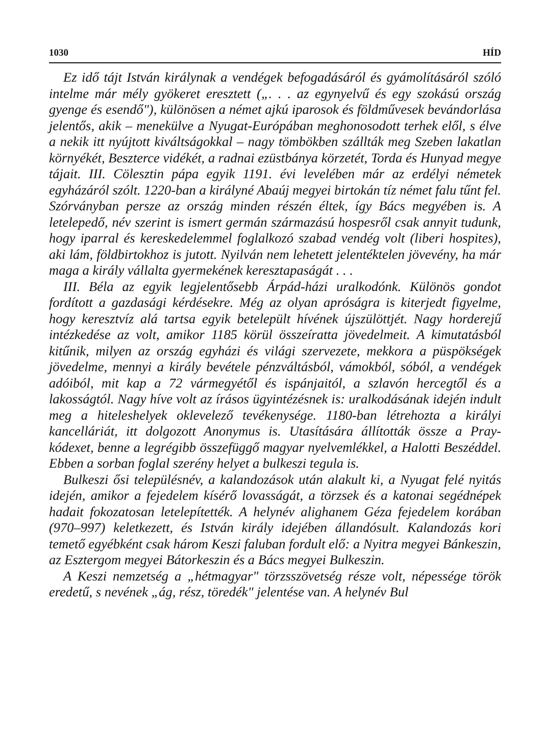1030 HÍD
Ez idő tájt István királynak a vendégek befogadásáról és gyámolításáról szóló intelme már mély gyökeret eresztett („. . . az egynyelvű és egy szokású ország gyenge és esendő"), különösen a német ajkú iparosok és földművesek bevándorlása jelentős, akik – menekülve a Nyugat-Európában meghonosodott terhek elől, s élve a nekik itt nyújtott kiváltságokkal – nagy tömbökben szállták meg Szeben lakatlan környékét, Beszterce vidékét, a radnai ezüstbánya körzetét, Torda és Hunyad megye tájait. III. Cölesztin pápa egyik 1191. évi levelében már az erdélyi németek egyházáról szólt. 1220-ban a királyné Abaúj megyei birtokán tíz német falu tűnt fel. Szórványban persze az ország minden részén éltek, így Bács megyében is. A letelepedő, név szerint is ismert germán származású hospesről csak annyit tudunk, hogy iparral és kereskedelemmel foglalkozó szabad vendég volt (liberi hospites), aki lám, földbirtokhoz is jutott. Nyilván nem lehetett jelentéktelen jövevény, ha már maga a király vállalta gyermekének keresztapaságát . . .
III. Béla az egyik legjelentősebb Árpád-házi uralkodónk. Különös gondot fordított a gazdasági kérdésekre. Még az olyan apróságra is kiterjedt figyelme, hogy keresztvíz alá tartsa egyik betelepült hívének újszülöttjét. Nagy horderejű intézkedése az volt, amikor 1185 körül összeíratta jövedelmeit. A kimutatásból kitűnik, milyen az ország egyházi és világi szervezete, mekkora a püspökségek jövedelme, mennyi a király bevétele pénzváltásból, vámokból, sóból, a vendégek adóiból, mit kap a 72 vármegyétől és ispánjaitól, a szlavón hercegtől és a lakosságtól. Nagy híve volt az írásos ügyintézésnek is: uralkodásának idején indult meg a hiteleshelyek oklevelező tevékenysége. 1180-ban létrehozta a királyi kancelláriát, itt dolgozott Anonymus is. Utasítására állították össze a Pray-kódexet, benne a legrégibb összefüggő magyar nyelvemlékkel, a Halotti Beszéddel. Ebben a sorban foglal szerény helyet a bulkeszi tegula is.
Bulkeszi ősi településnév, a kalandozások után alakult ki, a Nyugat felé nyitás idején, amikor a fejedelem kísérő lovasságát, a törzsek és a katonai segédnépek hadait fokozatosan letelepítették. A helynév alighanem Géza fejedelem korában (970–997) keletkezett, és István király idejében állandósult. Kalandozás kori temető egyébként csak három Keszi faluban fordult elő: a Nyitra megyei Bánkeszin, az Esztergom megyei Bátorkeszin és a Bács megyei Bulkeszin.
A Keszi nemzetség a „hétmagyar" törzsszövetség része volt, népessége török eredetű, s nevének „ág, rész, töredék" jelentése van. A helynév Bul